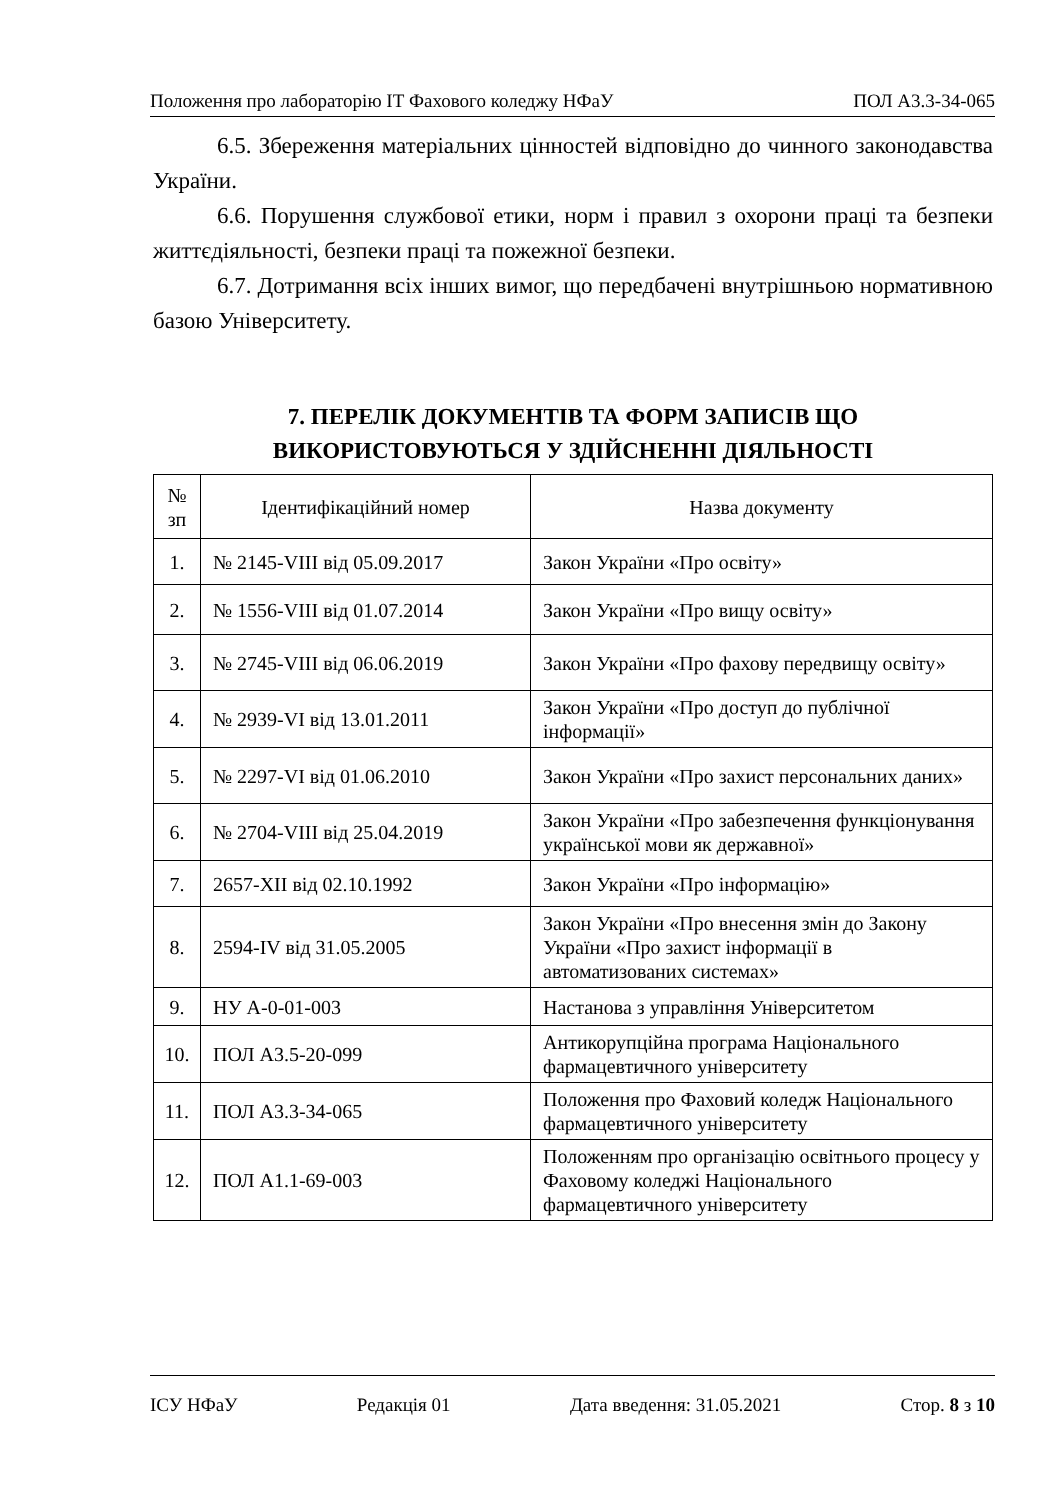Положення про лабораторію ІТ Фахового коледжу НФаУ ПОЛ А3.3-34-065
6.5. Збереження матеріальних цінностей відповідно до чинного законодавства України.
6.6. Порушення службової етики, норм і правил з охорони праці та безпеки життєдіяльності, безпеки праці та пожежної безпеки.
6.7. Дотримання всіх інших вимог, що передбачені внутрішньою нормативною базою Університету.
7. ПЕРЕЛІК ДОКУМЕНТІВ ТА ФОРМ ЗАПИСІВ ЩО ВИКОРИСТОВУЮТЬСЯ У ЗДІЙСНЕННІ ДІЯЛЬНОСТІ
| № зп | Ідентифікаційний номер | Назва документу |
| --- | --- | --- |
| 1. | № 2145-VIII від 05.09.2017 | Закон України «Про освіту» |
| 2. | № 1556-VIII від 01.07.2014 | Закон України «Про вищу освіту» |
| 3. | № 2745-VIII від 06.06.2019 | Закон України «Про фахову передвищу освіту» |
| 4. | № 2939-VI від 13.01.2011 | Закон України «Про доступ до публічної інформації» |
| 5. | № 2297-VI від 01.06.2010 | Закон України «Про захист персональних даних» |
| 6. | № 2704-VIII від 25.04.2019 | Закон України «Про забезпечення функціонування української мови як державної» |
| 7. | 2657-XII від 02.10.1992 | Закон України «Про інформацію» |
| 8. | 2594-IV від 31.05.2005 | Закон України «Про внесення змін до Закону України «Про захист інформації в автоматизованих системах» |
| 9. | НУ А-0-01-003 | Настанова з управління Університетом |
| 10. | ПОЛ А3.5-20-099 | Антикорупційна програма Національного фармацевтичного університету |
| 11. | ПОЛ А3.3-34-065 | Положення про Фаховий коледж Національного фармацевтичного університету |
| 12. | ПОЛ А1.1-69-003 | Положенням про організацію освітнього процесу у Фаховому коледжі Національного фармацевтичного університету |
ІСУ НФаУ Редакція 01 Дата введення: 31.05.2021 Стор. 8 з 10